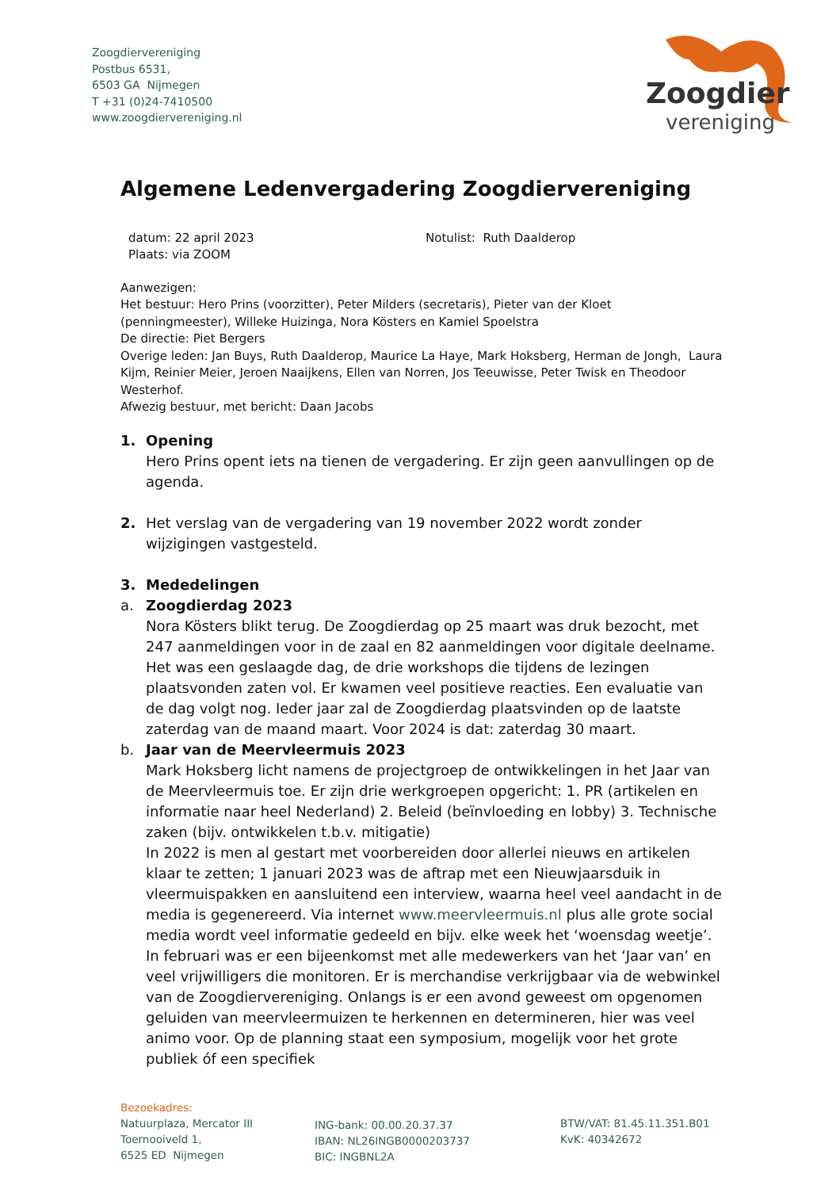Zoogdiervereniging
Postbus 6531,
6503 GA Nijmegen
T +31 (0)24-7410500
www.zoogdiervereniging.nl
Zoogdier
vereniging
Algemene Ledenvergadering Zoogdiervereniging
datum: 22 april 2023
Plaats: via ZOOM
Notulist: Ruth Daalderop
Aanwezigen:
Het bestuur: Hero Prins (voorzitter), Peter Milders (secretaris), Pieter van der Kloet (penningmeester), Willeke Huizinga, Nora Kösters en Kamiel Spoelstra
De directie: Piet Bergers
Overige leden: Jan Buys, Ruth Daalderop, Maurice La Haye, Mark Hoksberg, Herman de Jongh, Laura Kijm, Reinier Meier, Jeroen Naaijkens, Ellen van Norren, Jos Teeuwisse, Peter Twisk en Theodoor Westerhof.
Afwezig bestuur, met bericht: Daan Jacobs
1. Opening
Hero Prins opent iets na tienen de vergadering. Er zijn geen aanvullingen op de agenda.
2. Het verslag van de vergadering van 19 november 2022 wordt zonder wijzigingen vastgesteld.
3. Mededelingen
a. Zoogdierdag 2023
Nora Kösters blikt terug. De Zoogdierdag op 25 maart was druk bezocht, met 247 aanmeldingen voor in de zaal en 82 aanmeldingen voor digitale deelname. Het was een geslaagde dag, de drie workshops die tijdens de lezingen plaatsvonden zaten vol. Er kwamen veel positieve reacties. Een evaluatie van de dag volgt nog. Ieder jaar zal de Zoogdierdag plaatsvinden op de laatste zaterdag van de maand maart. Voor 2024 is dat: zaterdag 30 maart.
b. Jaar van de Meervleermuis 2023
Mark Hoksberg licht namens de projectgroep de ontwikkelingen in het Jaar van de Meervleermuis toe. Er zijn drie werkgroepen opgericht: 1. PR (artikelen en informatie naar heel Nederland) 2. Beleid (beïnvloeding en lobby) 3. Technische zaken (bijv. ontwikkelen t.b.v. mitigatie)
In 2022 is men al gestart met voorbereiden door allerlei nieuws en artikelen klaar te zetten; 1 januari 2023 was de aftrap met een Nieuwjaarsduik in vleermuispakken en aansluitend een interview, waarna heel veel aandacht in de media is gegenereerd. Via internet www.meervleermuis.nl plus alle grote social media wordt veel informatie gedeeld en bijv. elke week het ‘woensdag weetje’. In februari was er een bijeenkomst met alle medewerkers van het ‘Jaar van’ en veel vrijwilligers die monitoren. Er is merchandise verkrijgbaar via de webwinkel van de Zoogdiervereniging. Onlangs is er een avond geweest om opgenomen geluiden van meervleermuizen te herkennen en determineren, hier was veel animo voor. Op de planning staat een symposium, mogelijk voor het grote publiek óf een specifiek
Bezoekadres:
Natuurplaza, Mercator III
Toernooiveld 1,
6525 ED Nijmegen
ING-bank: 00.00.20.37.37
IBAN: NL26INGB0000203737
BIC: INGBNL2A
BTW/VAT: 81.45.11.351.B01
KvK: 40342672